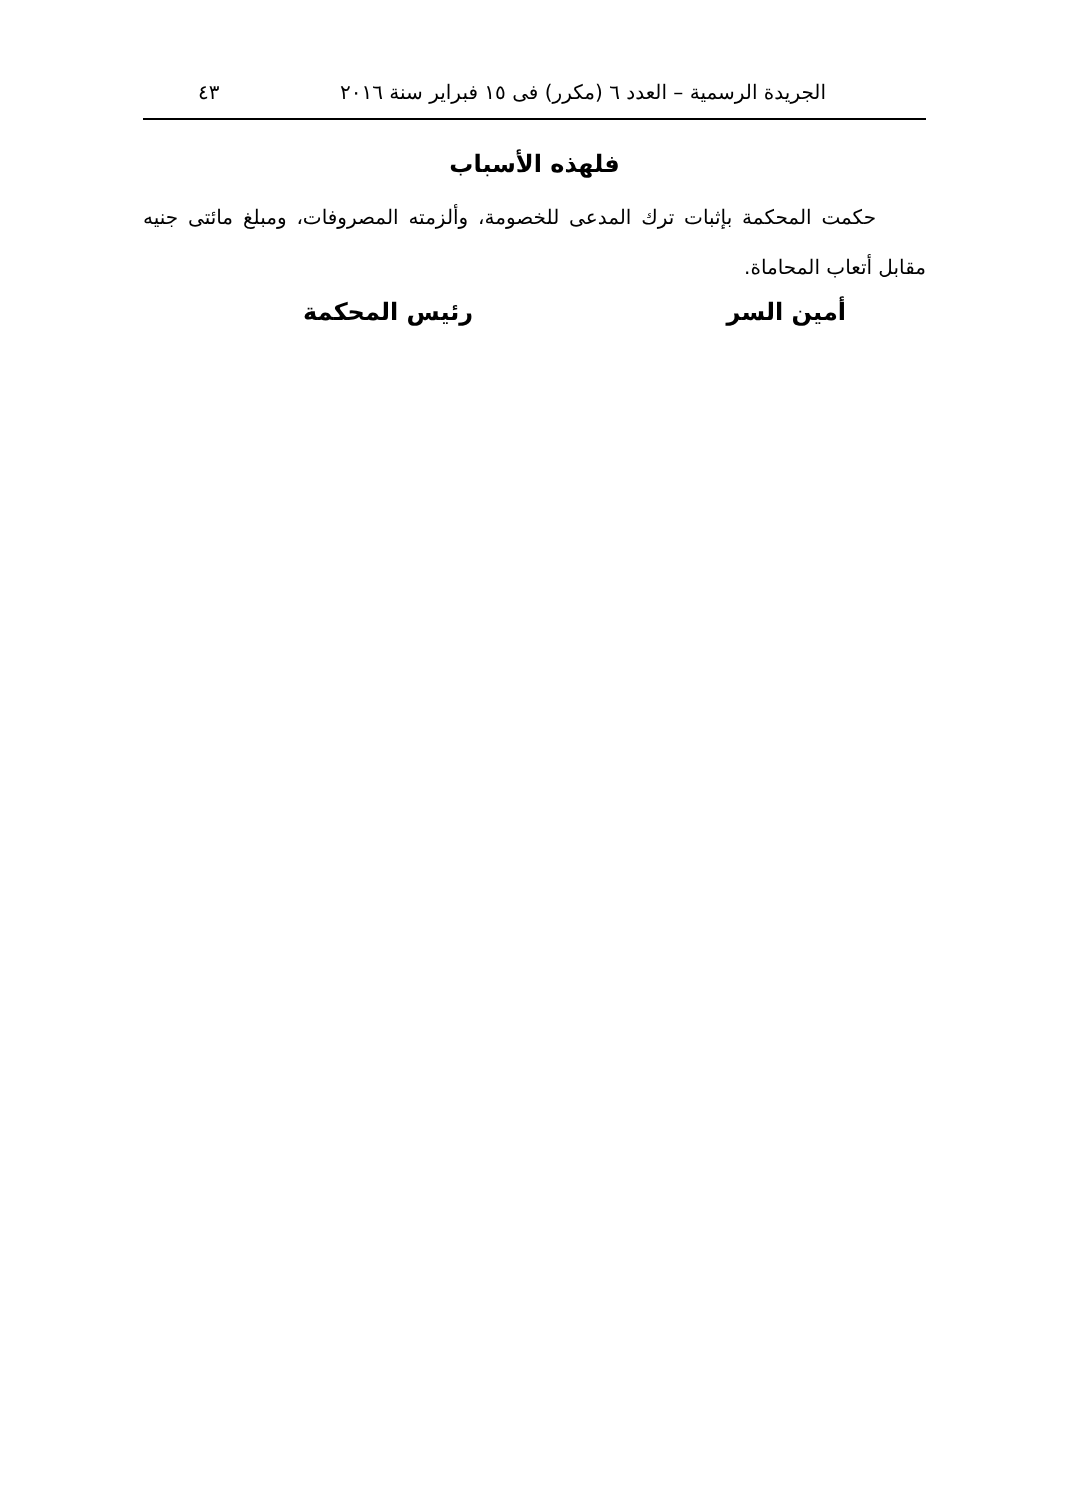الجريدة الرسمية – العدد ٦ (مكرر) فى ١٥ فبراير سنة ٢٠١٦ ٤٣
فلهذه الأسباب
حكمت المحكمة بإثبات ترك المدعى للخصومة، وألزمته المصروفات، ومبلغ مائتى جنيه مقابل أتعاب المحاماة.
أمين السر رئيس المحكمة